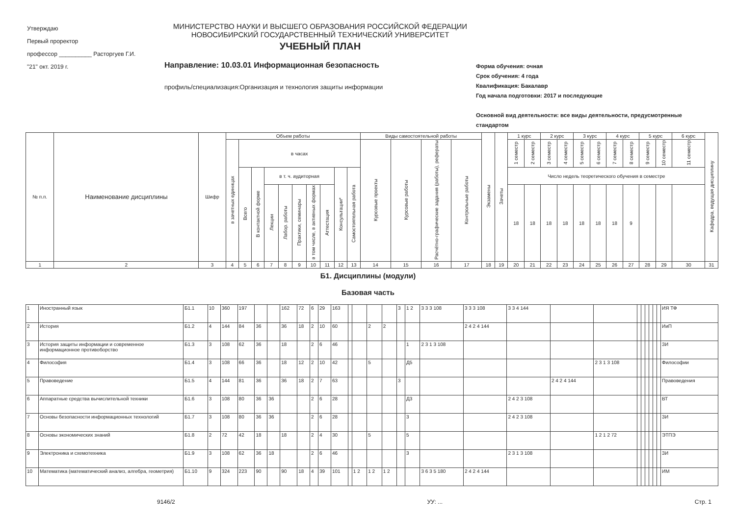Утверждаю
Первый проректор
профессор __________ Расторгуев Г.И.
"21" окт. 2019 г.
МИНИСТЕРСТВО НАУКИ И ВЫСШЕГО ОБРАЗОВАНИЯ РОССИЙСКОЙ ФЕДЕРАЦИИ
НОВОСИБИРСКИЙ ГОСУДАРСТВЕННЫЙ ТЕХНИЧЕСКИЙ УНИВЕРСИТЕТ
УЧЕБНЫЙ ПЛАН
Направление: 10.03.01 Информационная безопасность
профиль/специализация:Организация и технология защиты информации
Форма обучения: очная
Срок обучения: 4 года
Квалификация: Бакалавр
Год начала подготовки: 2017 и последующие
Основной вид деятельности: все виды деятельности, предусмотренные стандартом
| № п.п. | Наименование дисциплины | Шифр | Объем работы | | | | | | | | | | Виды самостоятельной работы | | | | Экзамены | Зачеты | 1 курс | | 2 курс | | 3 курс | | 4 курс | | 5 курс | | 6 курс | Кафедра, ведущая дисциплину |
| --- | --- | --- | --- | --- | --- | --- | --- | --- | --- | --- | --- | --- | --- | --- | --- | --- | --- | --- | --- | --- | --- | --- | --- | --- | --- | --- | --- | --- | --- | --- |
| | | | в зачетных единицах | в часах | | | | | | | | | Курсовые проекты | Курсовые работы | Расчётно-графические задания (работы), рефераты | Контрольные работы | | | 1 семестр | 2 семестр | 3 семестр | 4 семестр | 5 семестр | 6 семестр | 7 семестр | 8 семестр | 9 семестр | 10 семестр | 11 семестр | |
| | | | | Всего | В контактной форме | в т. ч. аудиторная | | | | | Консультации* | Самостоятельная работа | | | | | | | Число недель теоретического обучения в семестре | | | | | | | | | | | |
| | | | | | | Лекции | Лабор. работы | Практики, семинары | в том числе, в активных формах | Аттестация | | | | | | | | | 18 | 18 | 18 | 18 | 18 | 18 | 18 | 9 | | | | |
| 1 | 2 | 3 | 4 | 5 | 6 | 7 | 8 | 9 | 10 | 11 | 12 | 13 | 14 | 15 | 16 | 17 | 18 | 19 | 20 | 21 | 22 | 23 | 24 | 25 | 26 | 27 | 28 | 29 | 30 | 31 |
Б1. Дисциплины (модули)
Базовая часть
| 1 | Иностранный язык | Б1.1 | 10 | 360 | 197 | | | 162 | 72 | 6 | 29 | 163 | | | | | 3 | 1 2 | 3 3 3 108 | 3 3 3 108 | 3 3 4 144 | | | | | | | | | ИЯ ТФ |
| 2 | История | Б1.2 | 4 | 144 | 84 | 36 | | 36 | 18 | 2 | 10 | 60 | | | 2 | 2 | | | | 2 4 2 4 144 | | | | | | | | | | ИиП |
| 3 | История защиты информации и современное информационное противоборство | Б1.3 | 3 | 108 | 62 | 36 | | 18 | | 2 | 6 | 46 | | | | | | 1 | 2 3 1 3 108 | | | | | | | | | | | ЗИ |
| 4 | Философия | Б1.4 | 3 | 108 | 66 | 36 | | 18 | 12 | 2 | 10 | 42 | | | 5 | | | Д5 | | | | | 2 3 1 3 108 | | | | | | | Философии |
| 5 | Правоведение | Б1.5 | 4 | 144 | 81 | 36 | | 36 | 18 | 2 | 7 | 63 | | | | | 3 | | | | | 2 4 2 4 144 | | | | | | | | Правоведения |
| 6 | Аппаратные средства вычислительной техники | Б1.6 | 3 | 108 | 80 | 36 | 36 | | | 2 | 6 | 28 | | | | | | Д3 | | | 2 4 2 3 108 | | | | | | | | | ВТ |
| 7 | Основы безопасности информационных технологий | Б1.7 | 3 | 108 | 80 | 36 | 36 | | | 2 | 6 | 28 | | | | | | 3 | | | 2 4 2 3 108 | | | | | | | | | ЗИ |
| 8 | Основы экономических знаний | Б1.8 | 2 | 72 | 42 | 18 | | 18 | | 2 | 4 | 30 | | | 5 | | | 5 | | | | | 1 2 1 2 72 | | | | | | | ЭТПЭ |
| 9 | Электроника и схемотехника | Б1.9 | 3 | 108 | 62 | 36 | 18 | | | 2 | 6 | 46 | | | | | | 3 | | | 2 3 1 3 108 | | | | | | | | | ЗИ |
| 10 | Математика (математический анализ, алгебра, геометрия) | Б1.10 | 9 | 324 | 223 | 90 | | 90 | 18 | 4 | 39 | 101 | | 1 2 | 1 2 | 1 2 | | | 3 6 3 5 180 | 2 4 2 4 144 | | | | | | | | | | ИМ |
9146/2 УУ: ... Стр. 1